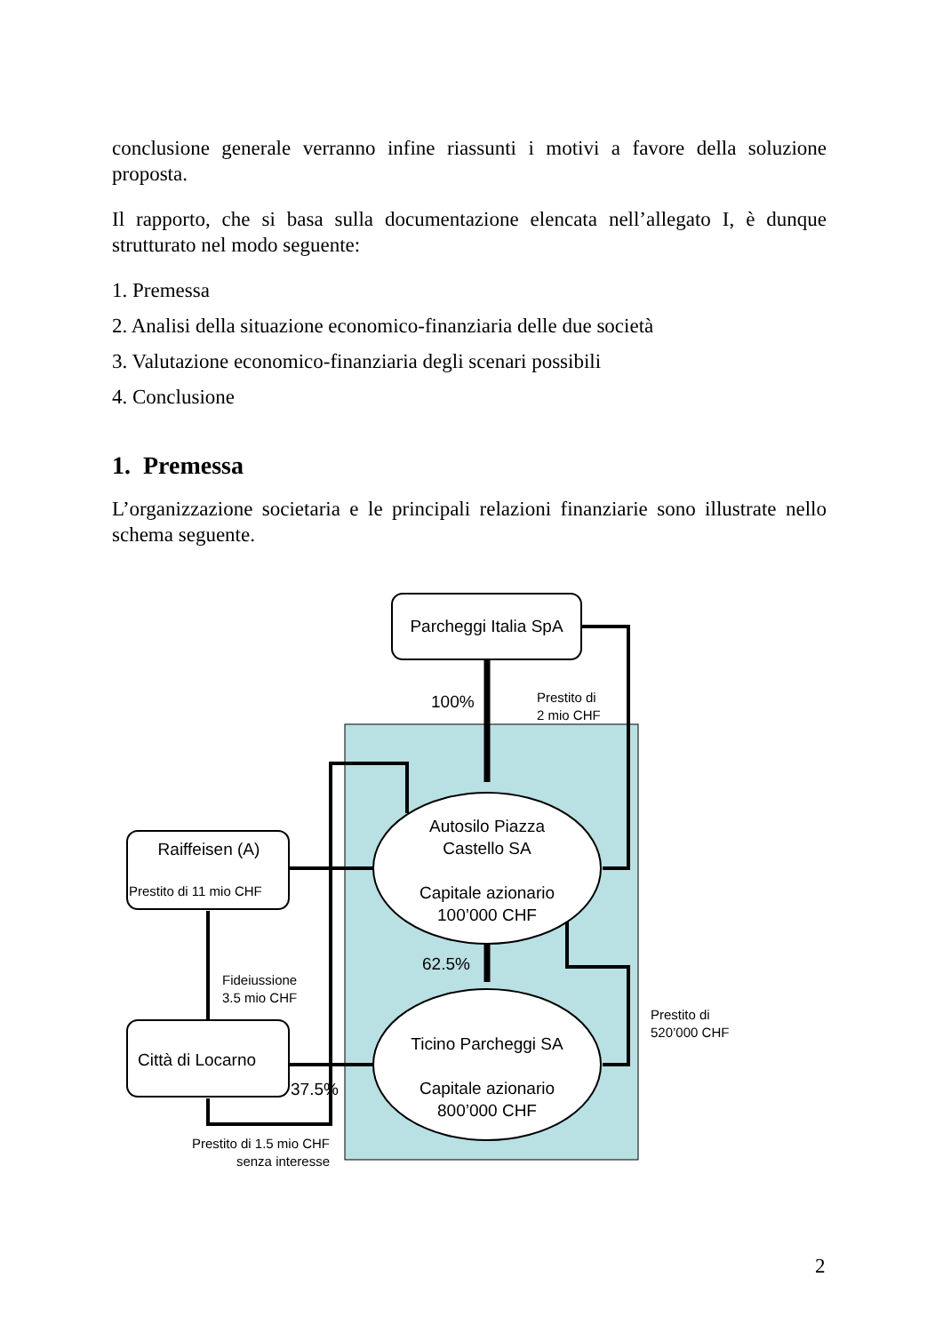conclusione generale verranno infine riassunti i motivi a favore della soluzione proposta.
Il rapporto, che si basa sulla documentazione elencata nell’allegato I, è dunque strutturato nel modo seguente:
1. Premessa
2. Analisi della situazione economico-finanziaria delle due società
3. Valutazione economico-finanziaria degli scenari possibili
4. Conclusione
1. Premessa
L’organizzazione societaria e le principali relazioni finanziarie sono illustrate nello schema seguente.
Parcheggi Italia SpA
100%
Prestito di
2 mio CHF
Raiffeisen (A)
Prestito di 11 mio CHF
Autosilo Piazza
Castello SA
Capitale azionario
100’000 CHF
62.5%
Fideiussione
3.5 mio CHF
Prestito di
520’000 CHF
Ticino Parcheggi SA
Capitale azionario
800’000 CHF
Città di Locarno
37.5%
Prestito di 1.5 mio CHF
senza interesse
2